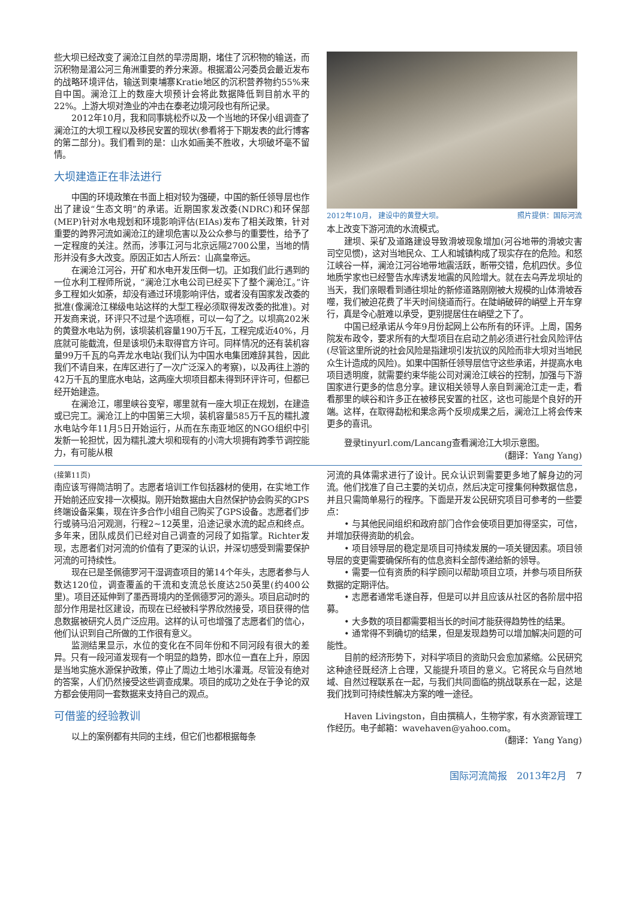些大坝已经改变了澜沧江自然的旱涝周期，堵住了沉积物的输送，而沉积物是湄公河三角洲重要的养分来源。根据湄公河委员会最近发布的战略环境评估，输送到柬埔寨Kratie地区的沉积营养物约55%来自中国。澜沧江上的数座大坝预计会将此数据降低到目前水平的22%。上游大坝对渔业的冲击在泰老边境河段也有所记录。
2012年10月，我和同事姚松乔以及一个当地的环保小组调查了澜沧江的大坝工程以及移民安置的现状(参看将于下期发表的此行博客的第二部分)。我们看到的是：山水如画美不胜收，大坝破坏毫不留情。
大坝建造正在非法进行
中国的环境政策在书面上相对较为强硬，中国的新任领导层也作出了建设“生态文明”的承诺。近期国家发改委(NDRC)和环保部(MEP)针对水电规划和环境影响评估(EIAs)发布了相关政策，针对重要的跨界河流如澜沧江的建坝危害以及公众参与的重要性，给予了一定程度的关注。然而，涉事江河与北京远隔2700公里，当地的情形并没有多大改变。原因正如古人所云：山高皇帝远。
在澜沧江河谷，开矿和水电开发压倒一切。正如我们此行遇到的一位水利工程师所说，“澜沧江水电公司已经买下了整个澜沧江。”许多工程如火如荼，却没有通过环境影响评估，或者没有国家发改委的批准(像澜沧江梯级电站这样的大型工程必须取得发改委的批准)。对开发商来说，环评只不过是个选项框，可以一勾了之。以坝高202米的黄登水电站为例，该坝装机容量190万千瓦，工程完成近40%，月底就可能截流，但是该坝仍未取得官方许可。同样情况的还有装机容量99万千瓦的乌弄龙水电站(我们认为中国水电集团难辞其咎，因此我们不请自来，在库区进行了一次广泛深入的考察)，以及再往上游的42万千瓦的里底水电站，这两座大坝项目都未得到环评许可，但都已经开始建造。
在澜沧江，哪里峡谷变窄，哪里就有一座大坝正在规划，在建造或已完工。澜沧江上的中国第三大坝，装机容量585万千瓦的糯扎渡水电站今年11月5日开始运行，从而在东南亚地区的NGO组织中引发新一轮担忧，因为糯扎渡大坝和现有的小湾大坝拥有跨季节调控能力，有可能从根
2012年10月， 建设中的黄登大坝。 照片提供：国际河流
本上改变下游河流的水流模式。
建坝、采矿及道路建设导致滑坡现象增加(河谷地带的滑坡灾害司空见惯)，这对当地民众、工人和城镇构成了现实存在的危险。和怒江峡谷一样，澜沧江河谷地带地震活跃，断带交错，危机四伏。多位地质学家也已经警告水库诱发地震的风险增大。就在去乌弄龙坝址的当天，我们亲眼看到通往坝址的新修道路刚刚被大规模的山体滑坡吞噬，我们被迫花费了半天时间绕道而行。在陡峭破碎的峭壁上开车穿行，真是令心脏难以承受，更别提居住在峭壁之下了。
中国已经承诺从今年9月份起网上公布所有的环评。上周，国务院发布政令，要求所有的大型项目在启动之前必须进行社会风险评估(尽管这里所说的社会风险是指建坝引发抗议的风险而非大坝对当地民众生计造成的风险)。如果中国新任领导层信守这些承诺，并提高水电项目透明度，就需要约束华能公司对澜沧江峡谷的控制，加强与下游国家进行更多的信息分享。建议相关领导人亲自到澜沧江走一走，看看那里的峡谷和许多正在被移民安置的社区，这也可能是个良好的开端。这样，在取得勐松和果念两个反坝成果之后，澜沧江上将会传来更多的喜讯。
登录tinyurl.com/Lancang查看澜沧江大坝示意图。
(翻译：Yang Yang)
(接第11页)
南应该写得简洁明了。志愿者培训工作包括器材的使用，在实地工作开始前还应安排一次模拟。刚开始数据由大自然保护协会购买的GPS终端设备采集，现在许多合作小组自己购买了GPS设备。志愿者们步行或骑马沿河观测，行程2~12英里，沿途记录水流的起点和终点。多年来，团队成员们已经对自己调查的河段了如指掌。Richter发现，志愿者们对河流的价值有了更深的认识，并深切感受到需要保护河流的可持续性。
现在已是圣佩德罗河干湿调查项目的第14个年头，志愿者参与人数达120位，调查覆盖的干流和支流总长度达250英里(约400公里)。项目还延伸到了墨西哥境内的圣佩德罗河的源头。项目启动时的部分作用是社区建设，而现在已经被科学界欣然接受，项目获得的信息数据被研究人员广泛应用。这样的认可也增强了志愿者们的信心，他们认识到自己所做的工作很有意义。
监测结果显示，水位的变化在不同年份和不同河段有很大的差异。只有一段河道发现有一个明显的趋势，即水位一直在上升，原因是当地实施水源保护政策，停止了周边土地引水灌溉。尽管没有绝对的答案，人们仍然接受这些调查成果。项目的成功之处在于争论的双方都会使用同一套数据来支持自己的观点。
可借鉴的经验教训
以上的案例都有共同的主线，但它们也都根据每条
河流的具体需求进行了设计。民众认识到需要更多地了解身边的河流。他们找准了自己主要的关切点，然后决定可搜集何种数据信息，并且只需简单易行的程序。下面是开发公民研究项目可参考的一些要点：
• 与其他民间组织和政府部门合作会使项目更加得坚实，可信，并增加获得资助的机会。
• 项目领导层的稳定是项目可持续发展的一项关键因素。项目领导层的变更需要确保所有的信息资料全部传递给新的领导。
• 需要一位有资质的科学顾问以帮助项目立项，并参与项目所获数据的定期评估。
• 志愿者通常毛遂自荐，但是可以并且应该从社区的各阶层中招募。
• 大多数的项目都需要相当长的时间才能获得趋势性的结果。
• 通常得不到确切的结果，但是发现趋势可以增加解决问题的可能性。
目前的经济形势下，对科学项目的资助只会愈加紧缩。公民研究这种途径既经济上合理，又能提升项目的意义。它将民众与自然地域、自然过程联系在一起，与我们共同面临的挑战联系在一起，这是我们找到可持续性解决方案的唯一途径。
Haven Livingston，自由撰稿人，生物学家，有水资源管理工作经历。电子邮箱：wavehaven@yahoo.com。
(翻译：Yang Yang)
国际河流简报　2013年2月　7